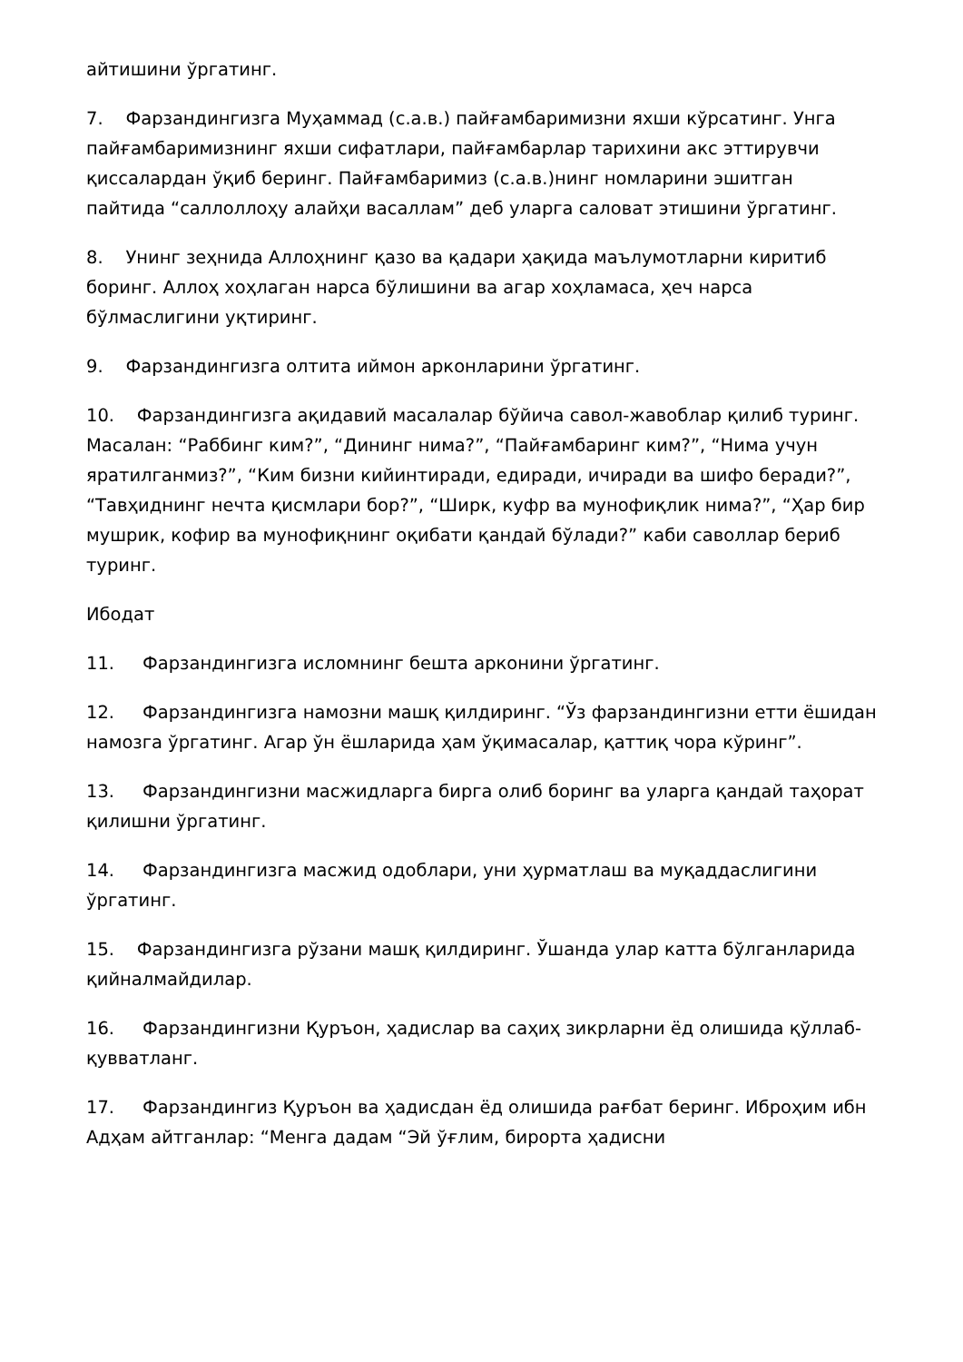айтишини ўргатинг.
7. Фарзандингизга Муҳаммад (с.а.в.) пайғамбаримизни яхши кўрсатинг. Унга пайғамбаримизнинг яхши сифатлари, пайғамбарлар тарихини акс эттирувчи қиссалардан ўқиб беринг. Пайғамбаримиз (с.а.в.)нинг номларини эшитган пайтида “саллоллоҳу алайҳи васаллам” деб уларга саловат этишини ўргатинг.
8. Унинг зеҳнида Аллоҳнинг қазо ва қадари ҳақида маълумотларни киритиб боринг. Аллоҳ хоҳлаган нарса бўлишини ва агар хоҳламаса, ҳеч нарса бўлмаслигини уқтиринг.
9. Фарзандингизга олтита иймон арконларини ўргатинг.
10. Фарзандингизга ақидавий масалалар бўйича савол-жавоблар қилиб туринг. Масалан: “Раббинг ким?”, “Дининг нима?”, “Пайғамбаринг ким?”, “Нима учун яратилганмиз?”, “Ким бизни кийинтиради, едиради, ичиради ва шифо беради?”, “Тавҳиднинг нечта қисмлари бор?”, “Ширк, куфр ва мунофиқлик нима?”, “Ҳар бир мушрик, кофир ва мунофиқнинг оқибати қандай бўлади?” каби саволлар бериб туринг.
Ибодат
11. Фарзандингизга исломнинг бешта арконини ўргатинг.
12. Фарзандингизга намозни машқ қилдиринг. “Ўз фарзандингизни етти ёшидан намозга ўргатинг. Агар ўн ёшларида ҳам ўқимасалар, қаттиқ чора кўринг”.
13. Фарзандингизни масжидларга бирга олиб боринг ва уларга қандай таҳорат қилишни ўргатинг.
14. Фарзандингизга масжид одоблари, уни ҳурматлаш ва муқаддаслигини ўргатинг.
15. Фарзандингизга рўзани машқ қилдиринг. Ўшанда улар катта бўлганларида қийналмайдилар.
16. Фарзандингизни Қуръон, ҳадислар ва саҳиҳ зикрларни ёд олишида қўллаб-қувватланг.
17. Фарзандингиз Қуръон ва ҳадисдан ёд олишида рағбат беринг. Иброҳим ибн Адҳам айтганлар: “Менга дадам “Эй ўғлим, бирорта ҳадисни